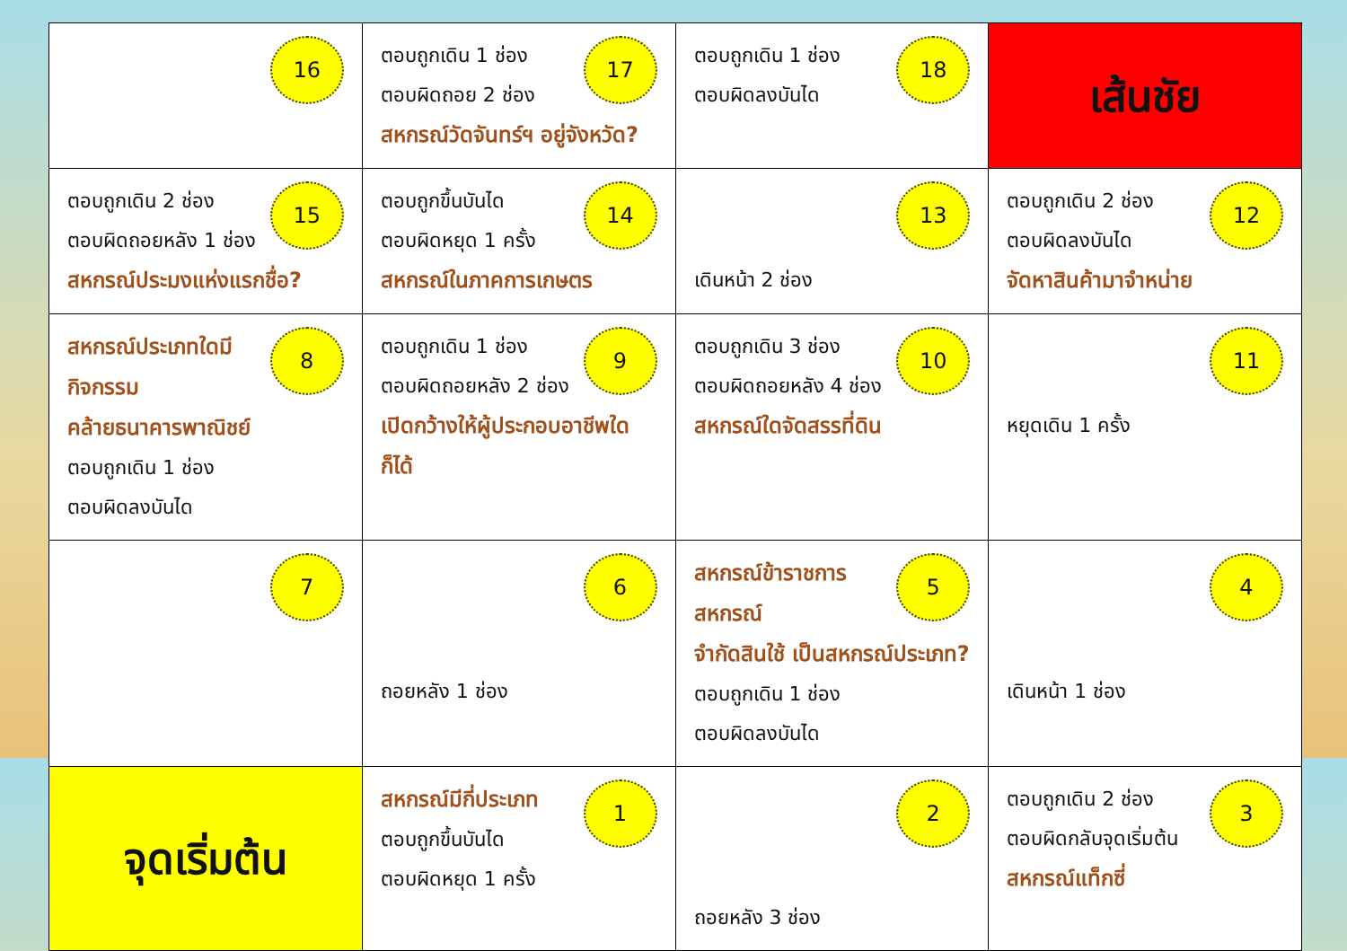| 16 | 17 ตอบถูกเดิน 1 ช่อง ตอบผิดถอย 2 ช่อง สหกรณ์วัดจันทร์ฯ อยู่จังหวัด? | 18 ตอบถูกเดิน 1 ช่อง ตอบผิดลงบันได | เส้นชัย |
| 15 ตอบถูกเดิน 2 ช่อง ตอบผิดถอยหลัง 1 ช่อง สหกรณ์ประมงแห่งแรกชื่อ? | 14 ตอบถูกขึ้นบันได ตอบผิดหยุด 1 ครั้ง สหกรณ์ในภาคการเกษตร | 13 เดินหน้า 2 ช่อง | 12 ตอบถูกเดิน 2 ช่อง ตอบผิดลงบันได จัดหาสินค้ามาจำหน่าย |
| 8 สหกรณ์ประเภทใดมีกิจกรรม คล้ายธนาคารพาณิชย์ ตอบถูกเดิน 1 ช่อง ตอบผิดลงบันได | 9 ตอบถูกเดิน 1 ช่อง ตอบผิดถอยหลัง 2 ช่อง เปิดกว้างให้ผู้ประกอบอาชีพใดก็ได้ | 10 ตอบถูกเดิน 3 ช่อง ตอบผิดถอยหลัง 4 ช่อง สหกรณ์ใดจัดสรรที่ดิน | 11 หยุดเดิน 1 ครั้ง |
| 7 | 6 ถอยหลัง 1 ช่อง | 5 สหกรณ์ข้าราชการสหกรณ์ จำกัดสินใช้ เป็นสหกรณ์ประเภท? ตอบถูกเดิน 1 ช่อง ตอบผิดลงบันได | 4 เดินหน้า 1 ช่อง |
| จุดเริ่มต้น | 1 สหกรณ์มีกี่ประเภท ตอบถูกขึ้นบันได ตอบผิดหยุด 1 ครั้ง | 2 ถอยหลัง 3 ช่อง | 3 ตอบถูกเดิน 2 ช่อง ตอบผิดกลับจุดเริ่มต้น สหกรณ์แท็กซี่ |